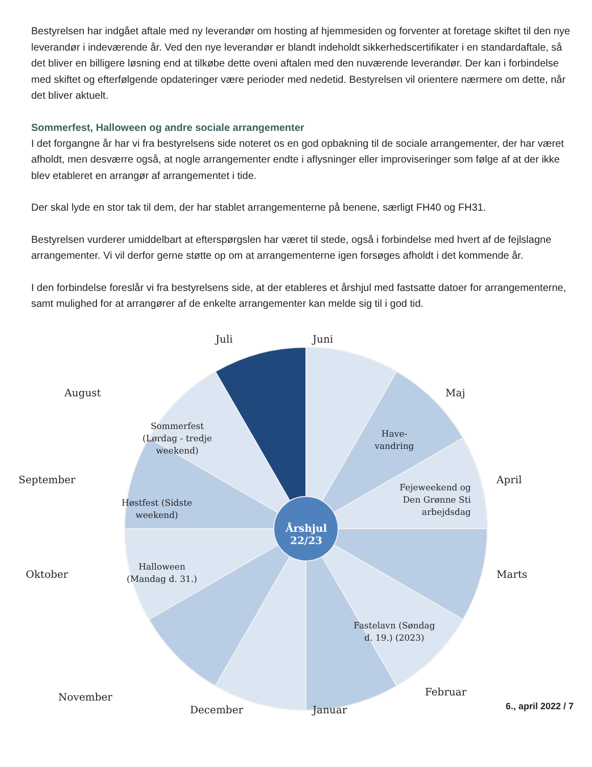Bestyrelsen har indgået aftale med ny leverandør om hosting af hjemmesiden og forventer at foretage skiftet til den nye leverandør i indeværende år. Ved den nye leverandør er blandt indeholdt sikkerhedscertifikater i en standardaftale, så det bliver en billigere løsning end at tilkøbe dette oveni aftalen med den nuværende leverandør. Der kan i forbindelse med skiftet og efterfølgende opdateringer være perioder med nedetid. Bestyrelsen vil orientere nærmere om dette, når det bliver aktuelt.
Sommerfest, Halloween og andre sociale arrangementer
I det forgangne år har vi fra bestyrelsens side noteret os en god opbakning til de sociale arrangementer, der har været afholdt, men desværre også, at nogle arrangementer endte i aflysninger eller improviseringer som følge af at der ikke blev etableret en arrangør af arrangementet i tide.
Der skal lyde en stor tak til dem, der har stablet arrangementerne på benene, særligt FH40 og FH31.
Bestyrelsen vurderer umiddelbart at efterspørgslen har været til stede, også i forbindelse med hvert af de fejlslagne arrangementer. Vi vil derfor gerne støtte op om at arrangementerne igen forsøges afholdt i det kommende år.
I den forbindelse foreslår vi fra bestyrelsens side, at der etableres et årshjul med fastsatte datoer for arrangementerne, samt mulighed for at arrangører af de enkelte arrangementer kan melde sig til i god tid.
Juli Juni
August Maj
Sommerfest (Lørdag - tredje weekend)
Have-vandring
September April
Fejeweekend og Den Grønne Sti arbejdsdag
Høstfest (Sidste weekend)
Årshjul 22/23
Halloween (Mandag d. 31.)
Oktober Marts
Fastelavn (Søndag d. 19.) (2023)
November Februar
December Januar
6., april 2022 / 7